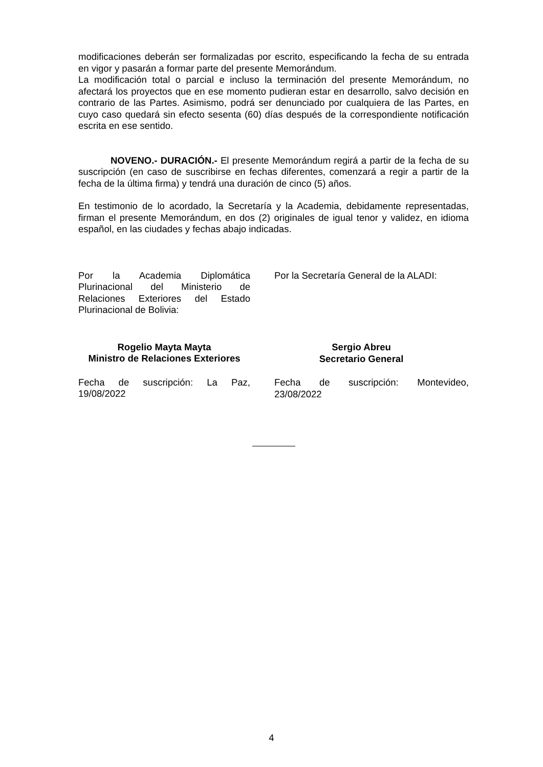modificaciones deberán ser formalizadas por escrito, especificando la fecha de su entrada en vigor y pasarán a formar parte del presente Memorándum.
La modificación total o parcial e incluso la terminación del presente Memorándum, no afectará los proyectos que en ese momento pudieran estar en desarrollo, salvo decisión en contrario de las Partes. Asimismo, podrá ser denunciado por cualquiera de las Partes, en cuyo caso quedará sin efecto sesenta (60) días después de la correspondiente notificación escrita en ese sentido.
NOVENO.- DURACIÓN.- El presente Memorándum regirá a partir de la fecha de su suscripción (en caso de suscribirse en fechas diferentes, comenzará a regir a partir de la fecha de la última firma) y tendrá una duración de cinco (5) años.
En testimonio de lo acordado, la Secretaría y la Academia, debidamente representadas, firman el presente Memorándum, en dos (2) originales de igual tenor y validez, en idioma español, en las ciudades y fechas abajo indicadas.
Por la Academia Diplomática Plurinacional del Ministerio de Relaciones Exteriores del Estado Plurinacional de Bolivia:
Rogelio Mayta Mayta
Ministro de Relaciones Exteriores
Fecha de suscripción: La Paz, 19/08/2022
Por la Secretaría General de la ALADI:
Sergio Abreu
Secretario General
Fecha de suscripción: Montevideo, 23/08/2022
4